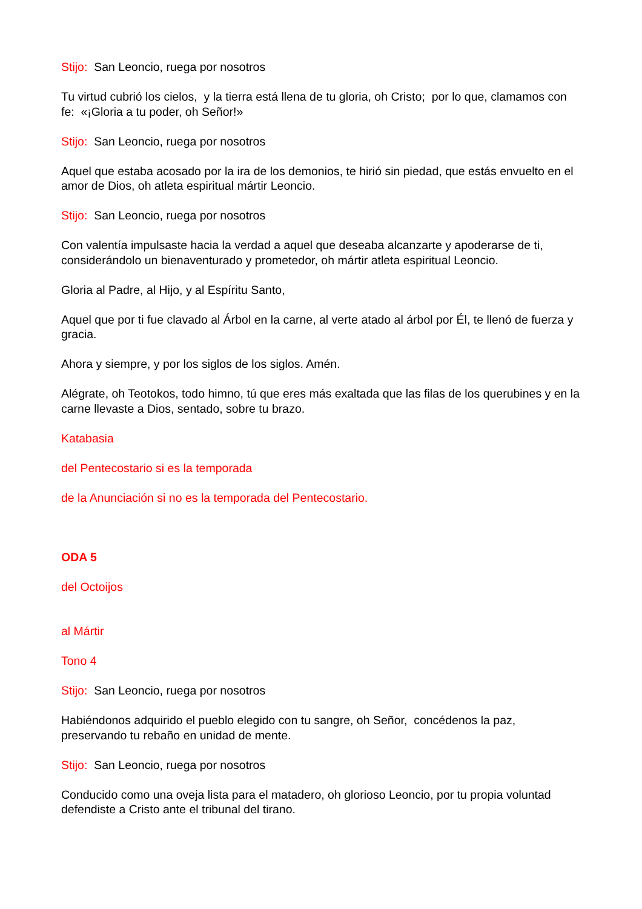Stijo: San Leoncio, ruega por nosotros
Tu virtud cubrió los cielos, y la tierra está llena de tu gloria, oh Cristo; por lo que, clamamos con fe: «¡Gloria a tu poder, oh Señor!»
Stijo: San Leoncio, ruega por nosotros
Aquel que estaba acosado por la ira de los demonios, te hirió sin piedad, que estás envuelto en el amor de Dios, oh atleta espiritual mártir Leoncio.
Stijo: San Leoncio, ruega por nosotros
Con valentía impulsaste hacia la verdad a aquel que deseaba alcanzarte y apoderarse de ti, considerándolo un bienaventurado y prometedor, oh mártir atleta espiritual Leoncio.
Gloria al Padre, al Hijo, y al Espíritu Santo,
Aquel que por ti fue clavado al Árbol en la carne, al verte atado al árbol por Él, te llenó de fuerza y gracia.
Ahora y siempre, y por los siglos de los siglos. Amén.
Alégrate, oh Teotokos, todo himno, tú que eres más exaltada que las filas de los querubines y en la carne llevaste a Dios, sentado, sobre tu brazo.
Katabasia
del Pentecostario si es la temporada
de la Anunciación si no es la temporada del Pentecostario.
ODA 5
del Octoijos
al Mártir
Tono 4
Stijo: San Leoncio, ruega por nosotros
Habiéndonos adquirido el pueblo elegido con tu sangre, oh Señor, concédenos la paz, preservando tu rebaño en unidad de mente.
Stijo: San Leoncio, ruega por nosotros
Conducido como una oveja lista para el matadero, oh glorioso Leoncio, por tu propia voluntad defendiste a Cristo ante el tribunal del tirano.